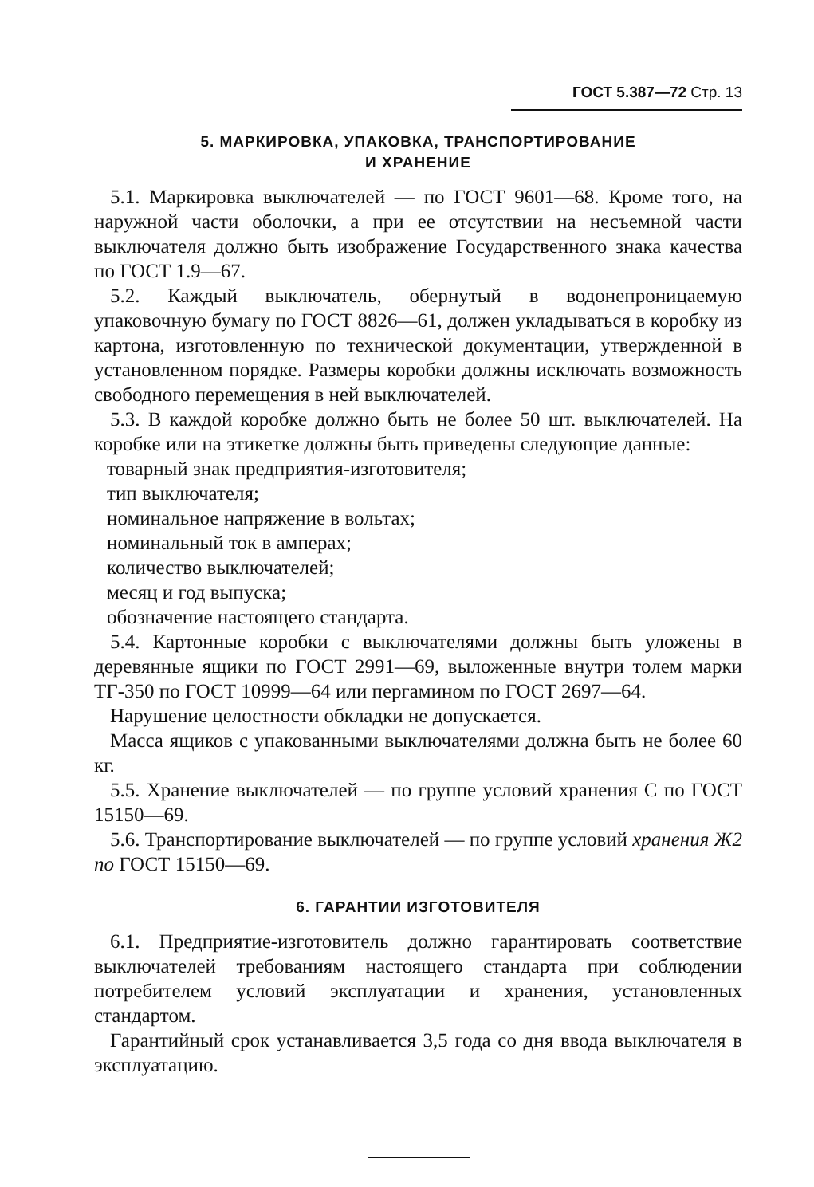ГОСТ 5.387—72 Стр. 13
5. МАРКИРОВКА, УПАКОВКА, ТРАНСПОРТИРОВАНИЕ
И ХРАНЕНИЕ
5.1. Маркировка выключателей — по ГОСТ 9601—68. Кроме того, на наружной части оболочки, а при ее отсутствии на несъемной части выключателя должно быть изображение Государственного знака качества по ГОСТ 1.9—67.
5.2. Каждый выключатель, обернутый в водонепроницаемую упаковочную бумагу по ГОСТ 8826—61, должен укладываться в коробку из картона, изготовленную по технической документации, утвержденной в установленном порядке. Размеры коробки должны исключать возможность свободного перемещения в ней выключателей.
5.3. В каждой коробке должно быть не более 50 шт. выключателей. На коробке или на этикетке должны быть приведены следующие данные:
товарный знак предприятия-изготовителя;
тип выключателя;
номинальное напряжение в вольтах;
номинальный ток в амперах;
количество выключателей;
месяц и год выпуска;
обозначение настоящего стандарта.
5.4. Картонные коробки с выключателями должны быть уложены в деревянные ящики по ГОСТ 2991—69, выложенные внутри толем марки ТГ-350 по ГОСТ 10999—64 или пергамином по ГОСТ 2697—64.
Нарушение целостности обкладки не допускается.
Масса ящиков с упакованными выключателями должна быть не более 60 кг.
5.5. Хранение выключателей — по группе условий хранения С по ГОСТ 15150—69.
5.6. Транспортирование выключателей — по группе условий хранения Ж2 по ГОСТ 15150—69.
6. ГАРАНТИИ ИЗГОТОВИТЕЛЯ
6.1. Предприятие-изготовитель должно гарантировать соответствие выключателей требованиям настоящего стандарта при соблюдении потребителем условий эксплуатации и хранения, установленных стандартом.
Гарантийный срок устанавливается 3,5 года со дня ввода выключателя в эксплуатацию.